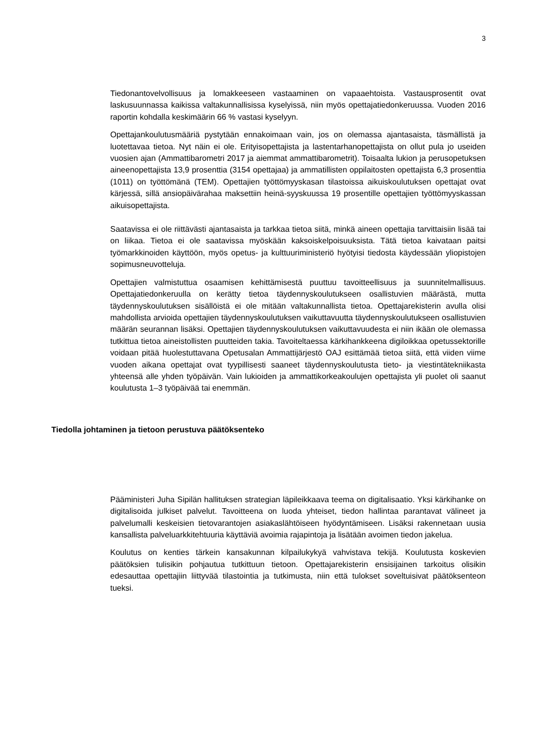3
Tiedonantovelvollisuus ja lomakkeeseen vastaaminen on vapaaehtoista. Vastaus­prosentit ovat laskusuunnassa kaikissa valtakunnallisissa kyselyissä, niin myös opettajatiedonkeruussa. Vuoden 2016 raportin kohdalla keskimäärin 66 % vastasi kyselyyn.
Opettajankoulutusmääriä pystytään ennakoimaan vain, jos on olemassa ajantasaista, täsmällistä ja luotettavaa tietoa. Nyt näin ei ole. Erityisopettajista ja lastentarhan­opettajista on ollut pula jo useiden vuosien ajan (Ammattibarometri 2017 ja aiemmat ammattibarometrit). Toisaalta lukion ja perusopetuksen aineenopettajista 13,9 prosenttia (3154 opettajaa) ja ammatillisten oppilaitosten opettajista 6,3 prosenttia (1011) on työttömänä (TEM). Opettajien työttömyyskasan tilastoissa aikuiskoulutuksen opettajat ovat kärjessä, sillä ansiopäivärahaa maksettiin heinä-syyskuussa 19 prosentille opettajien työttömyyskassan aikuisopettajista.
Saatavissa ei ole riittävästi ajantasaista ja tarkkaa tietoa siitä, minkä aineen opettajia tarvittaisiin lisää tai on liikaa. Tietoa ei ole saatavissa myöskään kaksoiskelpoi­suuksista. Tätä tietoa kaivataan paitsi työmarkkinoiden käyttöön, myös opetus- ja kulttuuriministeriö hyötyisi tiedosta käydessään yliopistojen sopimusneuvotteluja.
Opettajien valmistuttua osaamisen kehittämisestä puuttuu tavoitteellisuus ja suunnitelmallisuus. Opettajatiedonkeruulla on kerätty tietoa täydennyskoulutukseen osallistuvien määrästä, mutta täydennyskoulutuksen sisällöistä ei ole mitään valtakunnallista tietoa. Opettajarekisterin avulla olisi mahdollista arvioida opettajien täydennyskoulutuksen vaikuttavuutta täydennyskoulutukseen osallistuvien määrän seurannan lisäksi. Opettajien täydennyskoulutuksen vaikuttavuudesta ei niin ikään ole olemassa tutkittua tietoa aineistollisten puutteiden takia. Tavoiteltaessa kärkihankkeena digiloikkaa opetussektorille voidaan pitää huolestuttavana Opetusalan Ammattijärjestö OAJ esittämää tietoa siitä, että viiden viime vuoden aikana opettajat ovat tyypillisesti saaneet täydennyskoulutusta tieto- ja viestintätekniikasta yhteensä alle yhden työpäivän. Vain lukioiden ja ammattikorkeakoulujen opettajista yli puolet oli saanut koulutusta 1–3 työpäivää tai enemmän.
Tiedolla johtaminen ja tietoon perustuva päätöksenteko
Pääministeri Juha Sipilän hallituksen strategian läpileikkaava teema on digitalisaatio. Yksi kärkihanke on digitalisoida julkiset palvelut. Tavoitteena on luoda yhteiset, tiedon hallintaa parantavat välineet ja palvelumalli keskeisien tietovarantojen asiakaslähtöiseen hyödyntämiseen. Lisäksi rakennetaan uusia kansallista palveluarkkitehtuuria käyttäviä avoimia rajapintoja ja lisätään avoimen tiedon jakelua.
Koulutus on kenties tärkein kansakunnan kilpailukykyä vahvistava tekijä. Koulutusta koskevien päätöksien tulisikin pohjautua tutkittuun tietoon. Opettajarekisterin ensisijainen tarkoitus olisikin edesauttaa opettajiin liittyvää tilastointia ja tutkimusta, niin että tulokset soveltuisivat päätöksenteon tueksi.